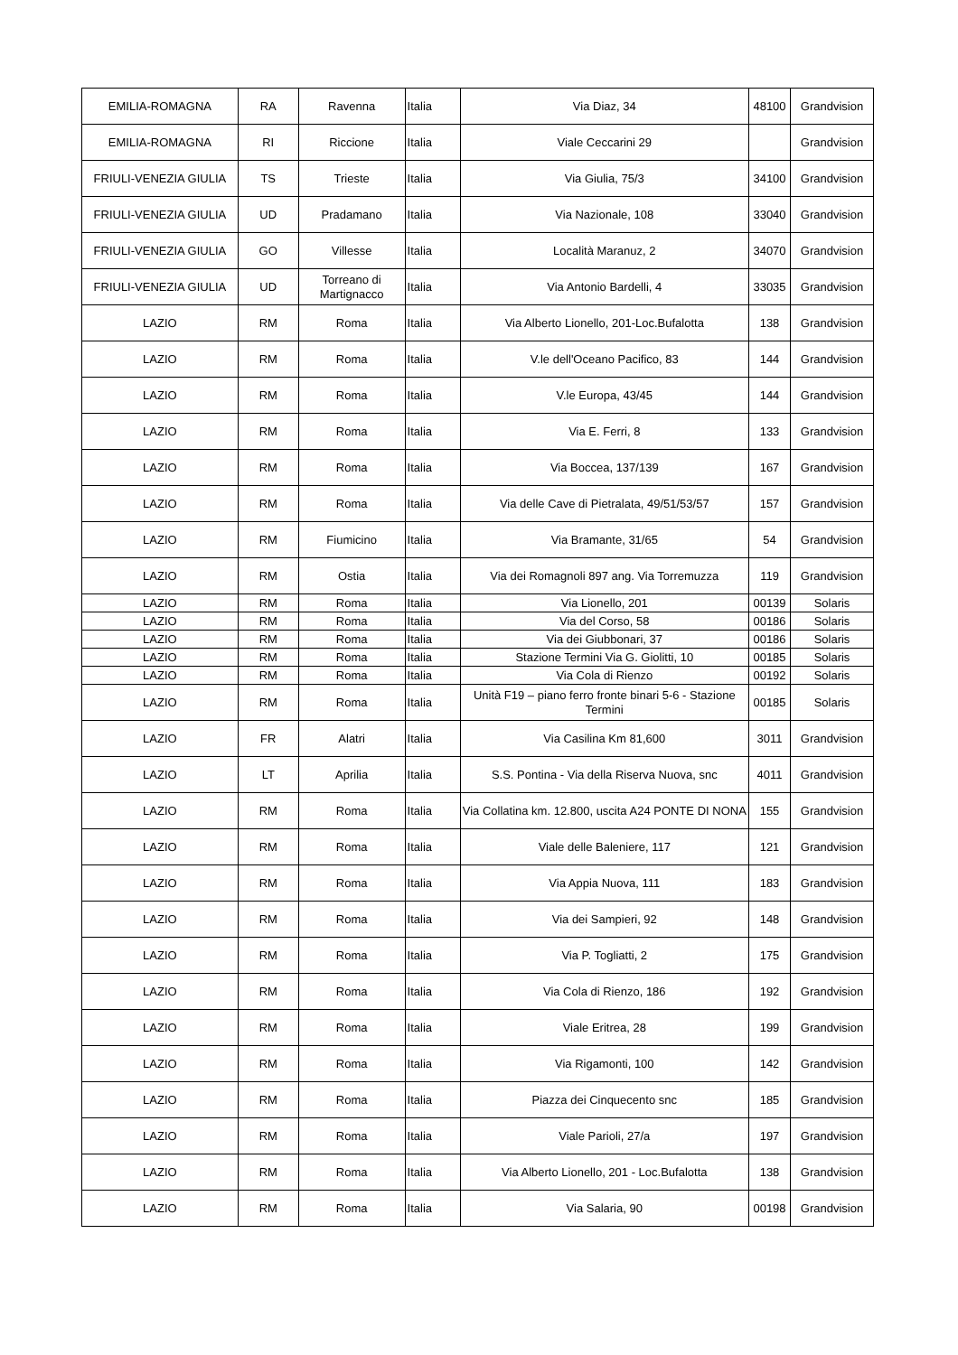| EMILIA-ROMAGNA | RA | Ravenna | Italia | Via Diaz, 34 | 48100 | Grandvision |
| EMILIA-ROMAGNA | RI | Riccione | Italia | Viale Ceccarini 29 | | Grandvision |
| FRIULI-VENEZIA GIULIA | TS | Trieste | Italia | Via Giulia, 75/3 | 34100 | Grandvision |
| FRIULI-VENEZIA GIULIA | UD | Pradamano | Italia | Via Nazionale, 108 | 33040 | Grandvision |
| FRIULI-VENEZIA GIULIA | GO | Villesse | Italia | Località Maranuz, 2 | 34070 | Grandvision |
| FRIULI-VENEZIA GIULIA | UD | Torreano di Martignacco | Italia | Via Antonio Bardelli, 4 | 33035 | Grandvision |
| LAZIO | RM | Roma | Italia | Via Alberto Lionello, 201-Loc.Bufalotta | 138 | Grandvision |
| LAZIO | RM | Roma | Italia | V.le dell'Oceano Pacifico, 83 | 144 | Grandvision |
| LAZIO | RM | Roma | Italia | V.le Europa, 43/45 | 144 | Grandvision |
| LAZIO | RM | Roma | Italia | Via E. Ferri, 8 | 133 | Grandvision |
| LAZIO | RM | Roma | Italia | Via Boccea, 137/139 | 167 | Grandvision |
| LAZIO | RM | Roma | Italia | Via delle Cave di Pietralata, 49/51/53/57 | 157 | Grandvision |
| LAZIO | RM | Fiumicino | Italia | Via Bramante, 31/65 | 54 | Grandvision |
| LAZIO | RM | Ostia | Italia | Via dei Romagnoli 897 ang. Via Torremuzza | 119 | Grandvision |
| LAZIO | RM | Roma | Italia | Via Lionello, 201 | 00139 | Solaris |
| LAZIO | RM | Roma | Italia | Via del Corso, 58 | 00186 | Solaris |
| LAZIO | RM | Roma | Italia | Via dei Giubbonari, 37 | 00186 | Solaris |
| LAZIO | RM | Roma | Italia | Stazione Termini Via G. Giolitti, 10 | 00185 | Solaris |
| LAZIO | RM | Roma | Italia | Via Cola di Rienzo | 00192 | Solaris |
| LAZIO | RM | Roma | Italia | Unità F19 – piano ferro fronte binari 5-6 - Stazione Termini | 00185 | Solaris |
| LAZIO | FR | Alatri | Italia | Via Casilina Km 81,600 | 3011 | Grandvision |
| LAZIO | LT | Aprilia | Italia | S.S. Pontina - Via della Riserva Nuova, snc | 4011 | Grandvision |
| LAZIO | RM | Roma | Italia | Via Collatina km. 12.800, uscita A24 PONTE DI NONA | 155 | Grandvision |
| LAZIO | RM | Roma | Italia | Viale delle Baleniere, 117 | 121 | Grandvision |
| LAZIO | RM | Roma | Italia | Via Appia Nuova, 111 | 183 | Grandvision |
| LAZIO | RM | Roma | Italia | Via dei Sampieri, 92 | 148 | Grandvision |
| LAZIO | RM | Roma | Italia | Via P. Togliatti, 2 | 175 | Grandvision |
| LAZIO | RM | Roma | Italia | Via Cola di Rienzo, 186 | 192 | Grandvision |
| LAZIO | RM | Roma | Italia | Viale Eritrea, 28 | 199 | Grandvision |
| LAZIO | RM | Roma | Italia | Via Rigamonti, 100 | 142 | Grandvision |
| LAZIO | RM | Roma | Italia | Piazza dei Cinquecento snc | 185 | Grandvision |
| LAZIO | RM | Roma | Italia | Viale Parioli, 27/a | 197 | Grandvision |
| LAZIO | RM | Roma | Italia | Via Alberto Lionello, 201 - Loc.Bufalotta | 138 | Grandvision |
| LAZIO | RM | Roma | Italia | Via Salaria, 90 | 00198 | Grandvision |